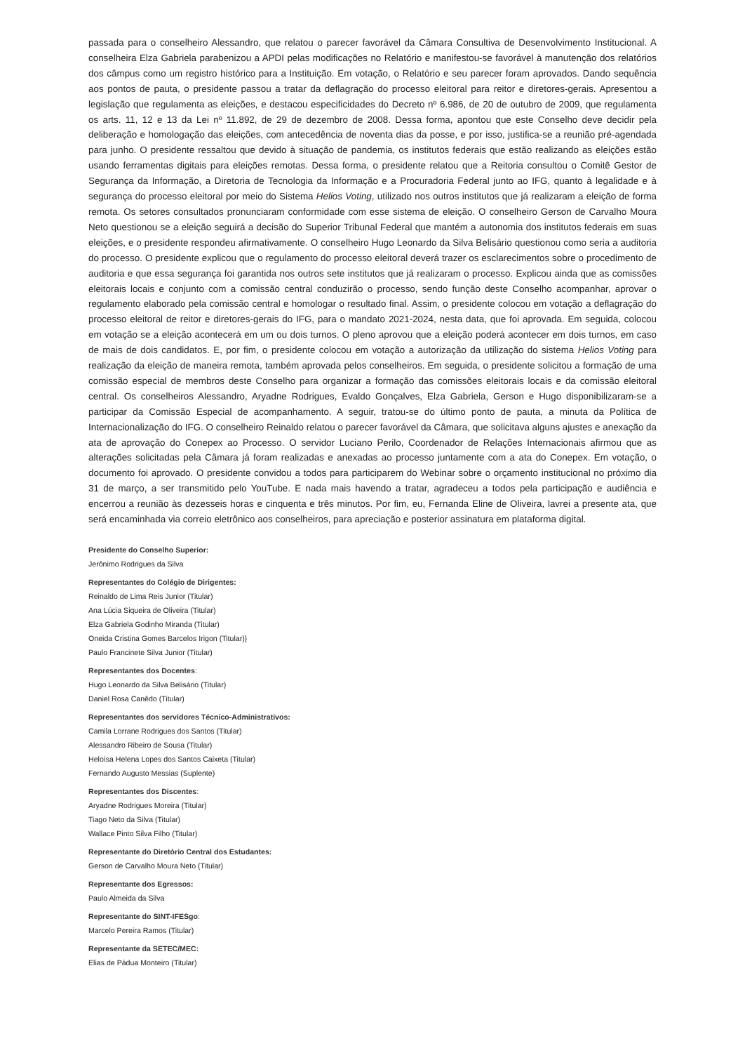passada para o conselheiro Alessandro, que relatou o parecer favorável da Câmara Consultiva de Desenvolvimento Institucional. A conselheira Elza Gabriela parabenizou a APDI pelas modificações no Relatório e manifestou-se favorável à manutenção dos relatórios dos câmpus como um registro histórico para a Instituição. Em votação, o Relatório e seu parecer foram aprovados. Dando sequência aos pontos de pauta, o presidente passou a tratar da deflagração do processo eleitoral para reitor e diretores-gerais. Apresentou a legislação que regulamenta as eleições, e destacou especificidades do Decreto nº 6.986, de 20 de outubro de 2009, que regulamenta os arts. 11, 12 e 13 da Lei nº 11.892, de 29 de dezembro de 2008. Dessa forma, apontou que este Conselho deve decidir pela deliberação e homologação das eleições, com antecedência de noventa dias da posse, e por isso, justifica-se a reunião pré-agendada para junho. O presidente ressaltou que devido à situação de pandemia, os institutos federais que estão realizando as eleições estão usando ferramentas digitais para eleições remotas. Dessa forma, o presidente relatou que a Reitoria consultou o Comitê Gestor de Segurança da Informação, a Diretoria de Tecnologia da Informação e a Procuradoria Federal junto ao IFG, quanto à legalidade e à segurança do processo eleitoral por meio do Sistema Helios Voting, utilizado nos outros institutos que já realizaram a eleição de forma remota. Os setores consultados pronunciaram conformidade com esse sistema de eleição. O conselheiro Gerson de Carvalho Moura Neto questionou se a eleição seguirá a decisão do Superior Tribunal Federal que mantém a autonomia dos institutos federais em suas eleições, e o presidente respondeu afirmativamente. O conselheiro Hugo Leonardo da Silva Belisário questionou como seria a auditoria do processo. O presidente explicou que o regulamento do processo eleitoral deverá trazer os esclarecimentos sobre o procedimento de auditoria e que essa segurança foi garantida nos outros sete institutos que já realizaram o processo. Explicou ainda que as comissões eleitorais locais e conjunto com a comissão central conduzirão o processo, sendo função deste Conselho acompanhar, aprovar o regulamento elaborado pela comissão central e homologar o resultado final. Assim, o presidente colocou em votação a deflagração do processo eleitoral de reitor e diretores-gerais do IFG, para o mandato 2021-2024, nesta data, que foi aprovada. Em seguida, colocou em votação se a eleição acontecerá em um ou dois turnos. O pleno aprovou que a eleição poderá acontecer em dois turnos, em caso de mais de dois candidatos. E, por fim, o presidente colocou em votação a autorização da utilização do sistema Helios Voting para realização da eleição de maneira remota, também aprovada pelos conselheiros. Em seguida, o presidente solicitou a formação de uma comissão especial de membros deste Conselho para organizar a formação das comissões eleitorais locais e da comissão eleitoral central. Os conselheiros Alessandro, Aryadne Rodrigues, Evaldo Gonçalves, Elza Gabriela, Gerson e Hugo disponibilizaram-se a participar da Comissão Especial de acompanhamento. A seguir, tratou-se do último ponto de pauta, a minuta da Política de Internacionalização do IFG. O conselheiro Reinaldo relatou o parecer favorável da Câmara, que solicitava alguns ajustes e anexação da ata de aprovação do Conepex ao Processo. O servidor Luciano Perilo, Coordenador de Relações Internacionais afirmou que as alterações solicitadas pela Câmara já foram realizadas e anexadas ao processo juntamente com a ata do Conepex. Em votação, o documento foi aprovado. O presidente convidou a todos para participarem do Webinar sobre o orçamento institucional no próximo dia 31 de março, a ser transmitido pelo YouTube. E nada mais havendo a tratar, agradeceu a todos pela participação e audiência e encerrou a reunião às dezesseis horas e cinquenta e três minutos. Por fim, eu, Fernanda Eline de Oliveira, lavrei a presente ata, que será encaminhada via correio eletrônico aos conselheiros, para apreciação e posterior assinatura em plataforma digital.
Presidente do Conselho Superior:
Jerônimo Rodrigues da Silva
Representantes do Colégio de Dirigentes:
Reinaldo de Lima Reis Junior (Titular)
Ana Lúcia Siqueira de Oliveira (Titular)
Elza Gabriela Godinho Miranda (Titular)
Oneida Cristina Gomes Barcelos Irigon (Titular)}
Paulo Francinete Silva Junior (Titular)
Representantes dos Docentes:
Hugo Leonardo da Silva Belisário (Titular)
Daniel Rosa Canêdo (Titular)
Representantes dos servidores Técnico-Administrativos:
Camila Lorrane Rodrigues dos Santos (Titular)
Alessandro Ribeiro de Sousa (Titular)
Heloísa Helena Lopes dos Santos Caixeta (Titular)
Fernando Augusto Messias (Suplente)
Representantes dos Discentes:
Aryadne Rodrigues Moreira (Titular)
Tiago Neto da Silva (Titular)
Wallace Pinto Silva Filho (Titular)
Representante do Diretório Central dos Estudantes:
Gerson de Carvalho Moura Neto (Titular)
Representante dos Egressos:
Paulo Almeida da Silva
Representante do SINT-IFESgo:
Marcelo Pereira Ramos (Titular)
Representante da SETEC/MEC:
Elias de Pádua Monteiro (Titular)